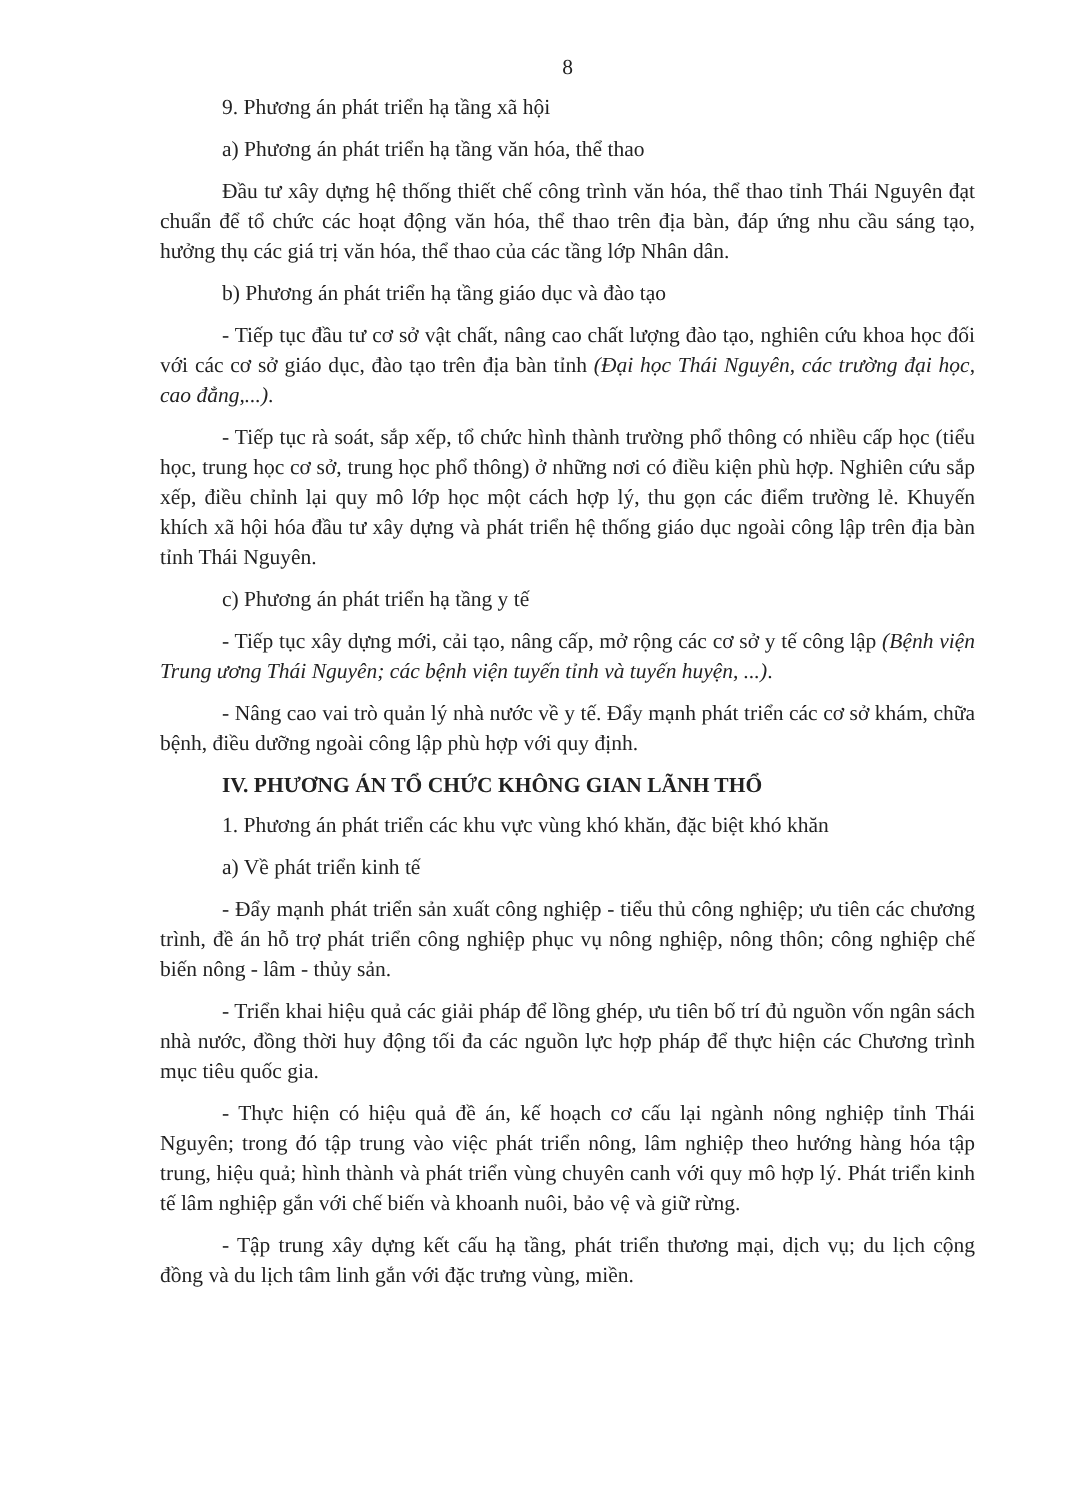8
9. Phương án phát triển hạ tầng xã hội
a) Phương án phát triển hạ tầng văn hóa, thể thao
Đầu tư xây dựng hệ thống thiết chế công trình văn hóa, thể thao tỉnh Thái Nguyên đạt chuẩn để tổ chức các hoạt động văn hóa, thể thao trên địa bàn, đáp ứng nhu cầu sáng tạo, hưởng thụ các giá trị văn hóa, thể thao của các tầng lớp Nhân dân.
b) Phương án phát triển hạ tầng giáo dục và đào tạo
- Tiếp tục đầu tư cơ sở vật chất, nâng cao chất lượng đào tạo, nghiên cứu khoa học đối với các cơ sở giáo dục, đào tạo trên địa bàn tỉnh (Đại học Thái Nguyên, các trường đại học, cao đẳng,...).
- Tiếp tục rà soát, sắp xếp, tổ chức hình thành trường phổ thông có nhiều cấp học (tiểu học, trung học cơ sở, trung học phổ thông) ở những nơi có điều kiện phù hợp. Nghiên cứu sắp xếp, điều chỉnh lại quy mô lớp học một cách hợp lý, thu gọn các điểm trường lẻ. Khuyến khích xã hội hóa đầu tư xây dựng và phát triển hệ thống giáo dục ngoài công lập trên địa bàn tỉnh Thái Nguyên.
c) Phương án phát triển hạ tầng y tế
- Tiếp tục xây dựng mới, cải tạo, nâng cấp, mở rộng các cơ sở y tế công lập (Bệnh viện Trung ương Thái Nguyên; các bệnh viện tuyến tỉnh và tuyến huyện, ...).
- Nâng cao vai trò quản lý nhà nước về y tế. Đẩy mạnh phát triển các cơ sở khám, chữa bệnh, điều dưỡng ngoài công lập phù hợp với quy định.
IV. PHƯƠNG ÁN TỔ CHỨC KHÔNG GIAN LÃNH THỔ
1. Phương án phát triển các khu vực vùng khó khăn, đặc biệt khó khăn
a) Về phát triển kinh tế
- Đẩy mạnh phát triển sản xuất công nghiệp - tiểu thủ công nghiệp; ưu tiên các chương trình, đề án hỗ trợ phát triển công nghiệp phục vụ nông nghiệp, nông thôn; công nghiệp chế biến nông - lâm - thủy sản.
- Triển khai hiệu quả các giải pháp để lồng ghép, ưu tiên bố trí đủ nguồn vốn ngân sách nhà nước, đồng thời huy động tối đa các nguồn lực hợp pháp để thực hiện các Chương trình mục tiêu quốc gia.
- Thực hiện có hiệu quả đề án, kế hoạch cơ cấu lại ngành nông nghiệp tỉnh Thái Nguyên; trong đó tập trung vào việc phát triển nông, lâm nghiệp theo hướng hàng hóa tập trung, hiệu quả; hình thành và phát triển vùng chuyên canh với quy mô hợp lý. Phát triển kinh tế lâm nghiệp gắn với chế biến và khoanh nuôi, bảo vệ và giữ rừng.
- Tập trung xây dựng kết cấu hạ tầng, phát triển thương mại, dịch vụ; du lịch cộng đồng và du lịch tâm linh gắn với đặc trưng vùng, miền.